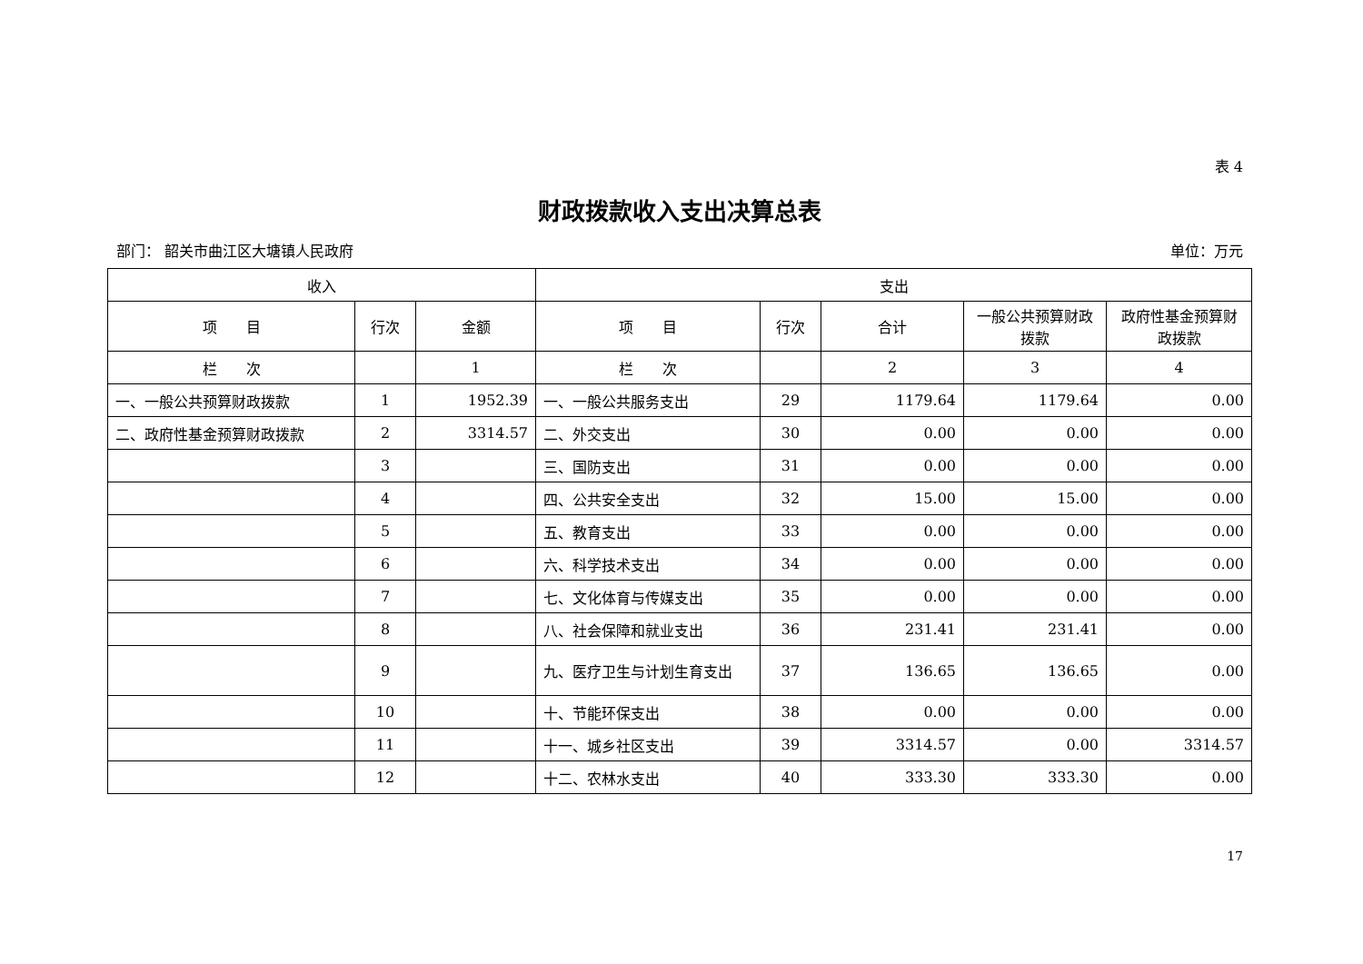表 4
财政拨款收入支出决算总表
部门： 韶关市曲江区大塘镇人民政府 单位：万元
| 收入 | | | 支出 | | | | |
| --- | --- | --- | --- | --- | --- | --- | --- |
| 项 目 | 行次 | 金额 | 项 目 | 行次 | 合计 | 一般公共预算财政拨款 | 政府性基金预算财政拨款 |
| 栏 次 | | 1 | 栏 次 | | 2 | 3 | 4 |
| 一、一般公共预算财政拨款 | 1 | 1952.39 | 一、一般公共服务支出 | 29 | 1179.64 | 1179.64 | 0.00 |
| 二、政府性基金预算财政拨款 | 2 | 3314.57 | 二、外交支出 | 30 | 0.00 | 0.00 | 0.00 |
| | 3 | | 三、国防支出 | 31 | 0.00 | 0.00 | 0.00 |
| | 4 | | 四、公共安全支出 | 32 | 15.00 | 15.00 | 0.00 |
| | 5 | | 五、教育支出 | 33 | 0.00 | 0.00 | 0.00 |
| | 6 | | 六、科学技术支出 | 34 | 0.00 | 0.00 | 0.00 |
| | 7 | | 七、文化体育与传媒支出 | 35 | 0.00 | 0.00 | 0.00 |
| | 8 | | 八、社会保障和就业支出 | 36 | 231.41 | 231.41 | 0.00 |
| | 9 | | 九、医疗卫生与计划生育支出 | 37 | 136.65 | 136.65 | 0.00 |
| | 10 | | 十、节能环保支出 | 38 | 0.00 | 0.00 | 0.00 |
| | 11 | | 十一、城乡社区支出 | 39 | 3314.57 | 0.00 | 3314.57 |
| | 12 | | 十二、农林水支出 | 40 | 333.30 | 333.30 | 0.00 |
17